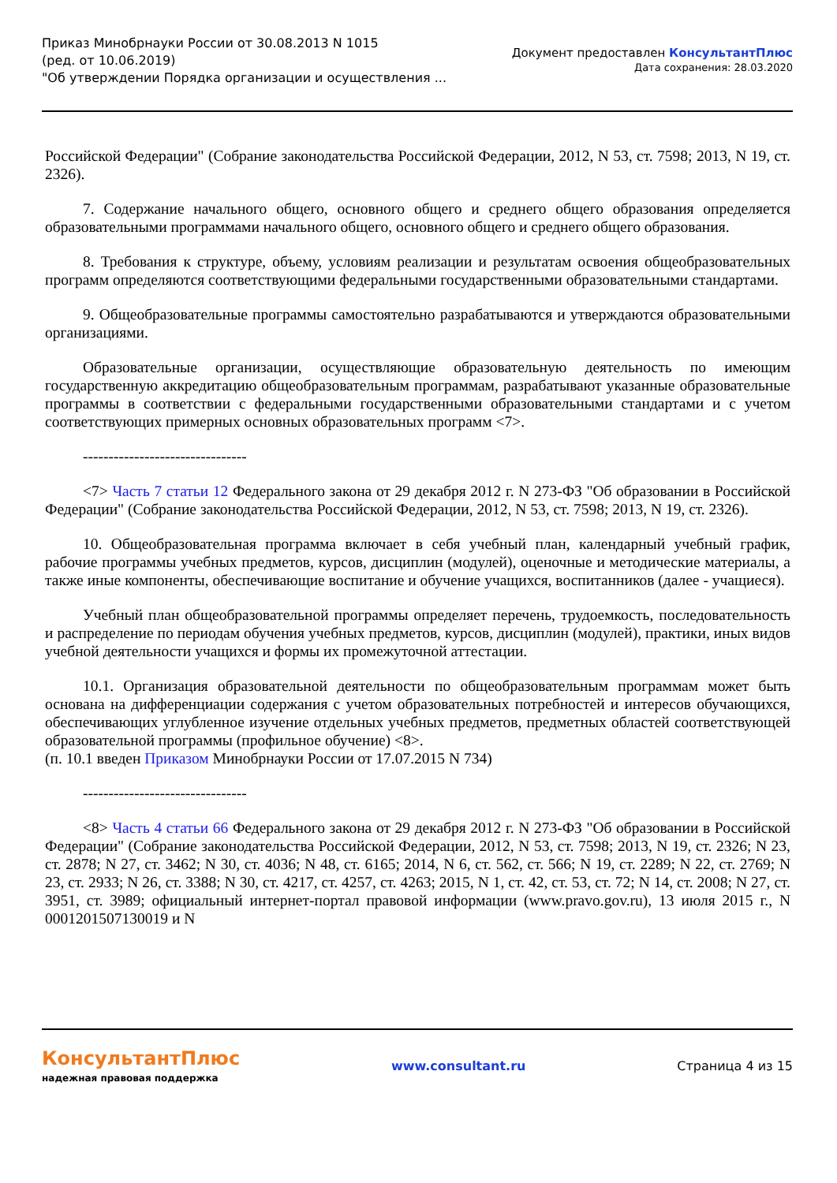Приказ Минобрнауки России от 30.08.2013 N 1015
(ред. от 10.06.2019)
"Об утверждении Порядка организации и осуществления ...
Документ предоставлен КонсультантПлюс
Дата сохранения: 28.03.2020
Российской Федерации" (Собрание законодательства Российской Федерации, 2012, N 53, ст. 7598; 2013, N 19, ст. 2326).
7. Содержание начального общего, основного общего и среднего общего образования определяется образовательными программами начального общего, основного общего и среднего общего образования.
8. Требования к структуре, объему, условиям реализации и результатам освоения общеобразовательных программ определяются соответствующими федеральными государственными образовательными стандартами.
9. Общеобразовательные программы самостоятельно разрабатываются и утверждаются образовательными организациями.
Образовательные организации, осуществляющие образовательную деятельность по имеющим государственную аккредитацию общеобразовательным программам, разрабатывают указанные образовательные программы в соответствии с федеральными государственными образовательными стандартами и с учетом соответствующих примерных основных образовательных программ <7>.
--------------------------------
<7> Часть 7 статьи 12 Федерального закона от 29 декабря 2012 г. N 273-ФЗ "Об образовании в Российской Федерации" (Собрание законодательства Российской Федерации, 2012, N 53, ст. 7598; 2013, N 19, ст. 2326).
10. Общеобразовательная программа включает в себя учебный план, календарный учебный график, рабочие программы учебных предметов, курсов, дисциплин (модулей), оценочные и методические материалы, а также иные компоненты, обеспечивающие воспитание и обучение учащихся, воспитанников (далее - учащиеся).
Учебный план общеобразовательной программы определяет перечень, трудоемкость, последовательность и распределение по периодам обучения учебных предметов, курсов, дисциплин (модулей), практики, иных видов учебной деятельности учащихся и формы их промежуточной аттестации.
10.1. Организация образовательной деятельности по общеобразовательным программам может быть основана на дифференциации содержания с учетом образовательных потребностей и интересов обучающихся, обеспечивающих углубленное изучение отдельных учебных предметов, предметных областей соответствующей образовательной программы (профильное обучение) <8>.
(п. 10.1 введен Приказом Минобрнауки России от 17.07.2015 N 734)
--------------------------------
<8> Часть 4 статьи 66 Федерального закона от 29 декабря 2012 г. N 273-ФЗ "Об образовании в Российской Федерации" (Собрание законодательства Российской Федерации, 2012, N 53, ст. 7598; 2013, N 19, ст. 2326; N 23, ст. 2878; N 27, ст. 3462; N 30, ст. 4036; N 48, ст. 6165; 2014, N 6, ст. 562, ст. 566; N 19, ст. 2289; N 22, ст. 2769; N 23, ст. 2933; N 26, ст. 3388; N 30, ст. 4217, ст. 4257, ст. 4263; 2015, N 1, ст. 42, ст. 53, ст. 72; N 14, ст. 2008; N 27, ст. 3951, ст. 3989; официальный интернет-портал правовой информации (www.pravo.gov.ru), 13 июля 2015 г., N 0001201507130019 и N
КонсультантПлюс
надежная правовая поддержка
www.consultant.ru Страница 4 из 15